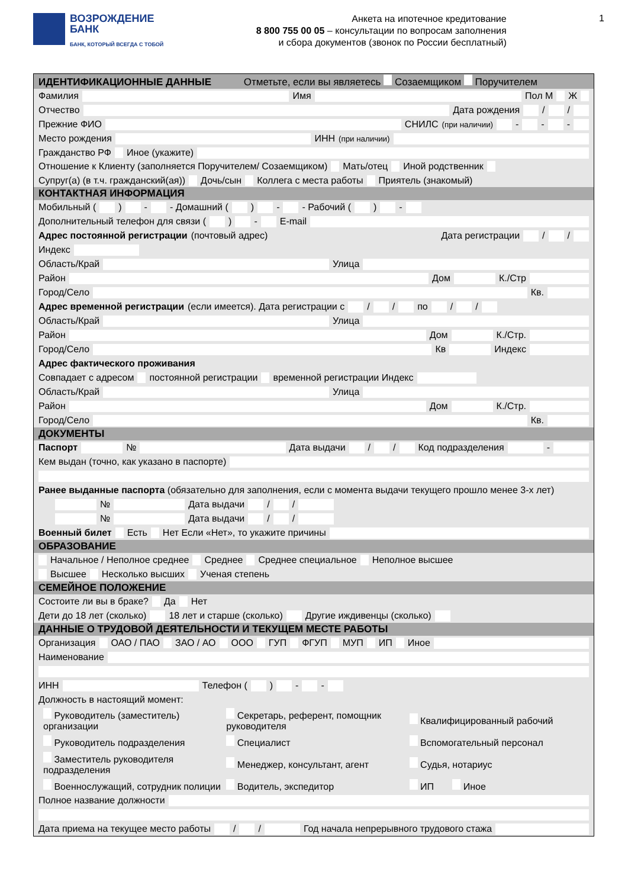ВОЗРОЖДЕНИЕ
БАНК
БАНК, КОТОРЫЙ ВСЕГДА С ТОБОЙ
Анкета на ипотечное кредитование
8 800 755 00 05 – консультации по вопросам заполнения
и сбора документов (звонок по России бесплатный)
1
ИДЕНТИФИКАЦИОННЫЕ ДАННЫЕ Отметьте, если вы являетесь Созаемщиком Поручителем
Фамилия Имя Пол М Ж
Отчество Дата рождения / /
Прежние ФИО СНИЛС (при наличии) - - -
Место рождения ИНН (при наличии)
Гражданство РФ Иное (укажите)
Отношение к Клиенту (заполняется Поручителем/ Созаемщиком) Мать/отец Иной родственник Супруг(а) (в т.ч. гражданский(ая)) Дочь/сын Коллега с места работы Приятель (знакомый)
КОНТАКТНАЯ ИНФОРМАЦИЯ
Мобильный ( ) - - Домашний ( ) - - Рабочий ( ) -
Дополнительный телефон для связи ( ) - E-mail
Адрес постоянной регистрации (почтовый адрес) Дата регистрации / /
Индекс
Область/Край Улица
Район Дом К./Стр
Город/Село Кв.
Адрес временной регистрации (если имеется). Дата регистрации с / / по / /
Область/Край Улица
Район Дом К./Стр.
Город/Село Кв Индекс
Адрес фактического проживания
Совпадает с адресом постоянной регистрации временной регистрации Индекс
Область/Край Улица
Район Дом К./Стр.
Город/Село Кв.
ДОКУМЕНТЫ
Паспорт № Дата выдачи / / Код подразделения -
Кем выдан (точно, как указано в паспорте)
Ранее выданные паспорта (обязательно для заполнения, если с момента выдачи текущего прошло менее 3-х лет)
№ Дата выдачи / /
№ Дата выдачи / /
Военный билет Есть Нет Если «Нет», то укажите причины
ОБРАЗОВАНИЕ
Начальное / Неполное среднее Среднее Среднее специальное Неполное высшее
Высшее Несколько высших Ученая степень
СЕМЕЙНОЕ ПОЛОЖЕНИЕ
Состоите ли вы в браке? Да Нет
Дети до 18 лет (сколько) 18 лет и старше (сколько) Другие иждивенцы (сколько)
ДАННЫЕ О ТРУДОВОЙ ДЕЯТЕЛЬНОСТИ И ТЕКУЩЕМ МЕСТЕ РАБОТЫ
Организация ОАО / ПАО ЗАО / АО ООО ГУП ФГУП МУП ИП Иное
Наименование
ИНН Телефон ( ) - -
Должность в настоящий момент:
Руководитель (заместитель) организации
Секретарь, референт, помощник руководителя
Квалифицированный рабочий
Руководитель подразделения
Специалист
Вспомогательный персонал
Заместитель руководителя подразделения
Менеджер, консультант, агент
Судья, нотариус
Военнослужащий, сотрудник полиции
Водитель, экспедитор
ИП Иное
Полное название должности
Дата приема на текущее место работы / / Год начала непрерывного трудового стажа